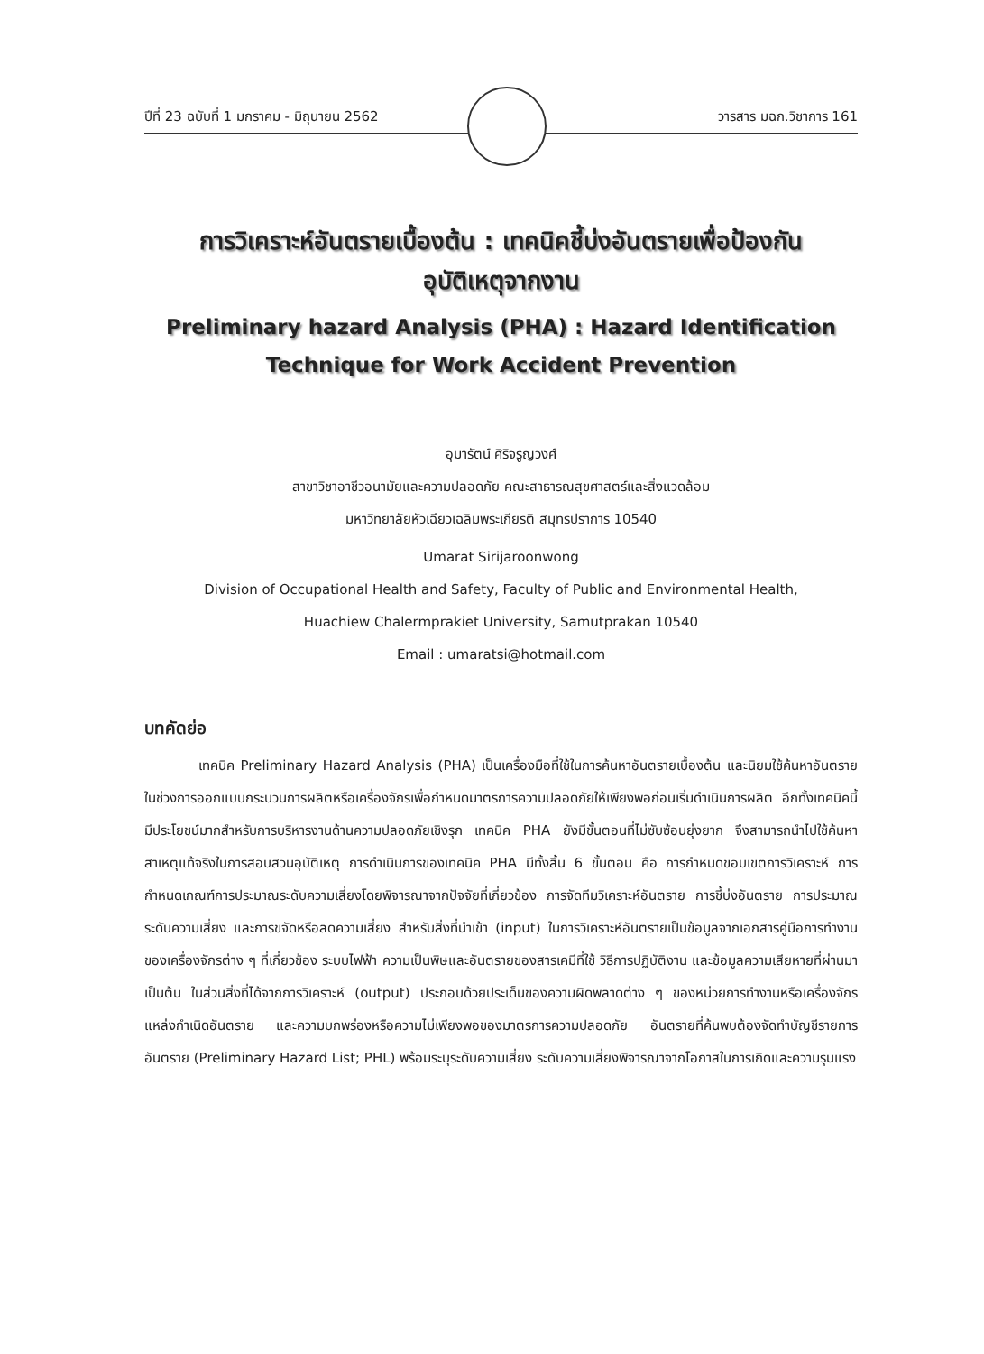ปีที่ 23 ฉบับที่ 1 มกราคม - มิถุนายน 2562 วารสาร มฉก.วิชาการ 161
การวิเคราะห์อันตรายเบื้องต้น : เทคนิคชี้บ่งอันตรายเพื่อป้องกัน
อุบัติเหตุจากงาน
Preliminary hazard Analysis (PHA) : Hazard Identification
Technique for Work Accident Prevention
อุมารัตน์ ศิริจรูญวงศ์
สาขาวิชาอาชีวอนามัยและความปลอดภัย คณะสาธารณสุขศาสตร์และสิ่งแวดล้อม
มหาวิทยาลัยหัวเฉียวเฉลิมพระเกียรติ สมุทรปราการ 10540
Umarat Sirijaroonwong
Division of Occupational Health and Safety, Faculty of Public and Environmental Health,
Huachiew Chalermprakiet University, Samutprakan 10540
Email : umaratsi@hotmail.com
บทคัดย่อ
เทคนิค Preliminary Hazard Analysis (PHA) เป็นเครื่องมือที่ใช้ในการค้นหาอันตรายเบื้องต้น และนิยมใช้ค้นหาอันตรายในช่วงการออกแบบกระบวนการผลิตหรือเครื่องจักรเพื่อกำหนดมาตรการความปลอดภัยให้เพียงพอก่อนเริ่มดำเนินการผลิต อีกทั้งเทคนิคนี้มีประโยชน์มากสำหรับการบริหารงานด้านความปลอดภัยเชิงรุก เทคนิค PHA ยังมีขั้นตอนที่ไม่ซับซ้อนยุ่งยาก จึงสามารถนำไปใช้ค้นหาสาเหตุแท้จริงในการสอบสวนอุบัติเหตุ การดำเนินการของเทคนิค PHA มีทั้งสิ้น 6 ขั้นตอน คือ การกำหนดขอบเขตการวิเคราะห์ การกำหนดเกณฑ์การประมาณระดับความเสี่ยงโดยพิจารณาจากปัจจัยที่เกี่ยวข้อง การจัดทีมวิเคราะห์อันตราย การชี้บ่งอันตราย การประมาณระดับความเสี่ยง และการขจัดหรือลดความเสี่ยง สำหรับสิ่งที่นำเข้า (input) ในการวิเคราะห์อันตรายเป็นข้อมูลจากเอกสารคู่มือการทำงานของเครื่องจักรต่าง ๆ ที่เกี่ยวข้อง ระบบไฟฟ้า ความเป็นพิษและอันตรายของสารเคมีที่ใช้ วิธีการปฏิบัติงาน และข้อมูลความเสียหายที่ผ่านมา เป็นต้น ในส่วนสิ่งที่ได้จากการวิเคราะห์ (output) ประกอบด้วยประเด็นของความผิดพลาดต่าง ๆ ของหน่วยการทำงานหรือเครื่องจักร แหล่งกำเนิดอันตราย และความบกพร่องหรือความไม่เพียงพอของมาตรการความปลอดภัย อันตรายที่ค้นพบต้องจัดทำบัญชีรายการอันตราย (Preliminary Hazard List; PHL) พร้อมระบุระดับความเสี่ยง ระดับความเสี่ยงพิจารณาจากโอกาสในการเกิดและความรุนแรง